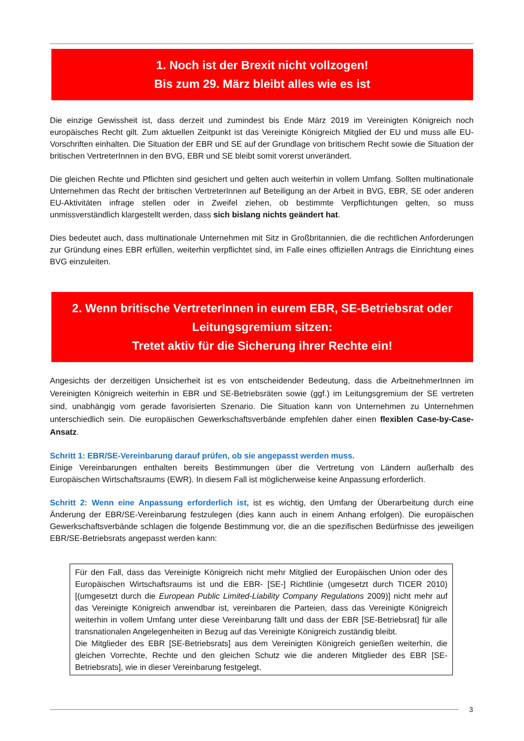1. Noch ist der Brexit nicht vollzogen!
Bis zum 29. März bleibt alles wie es ist
Die einzige Gewissheit ist, dass derzeit und zumindest bis Ende März 2019 im Vereinigten Königreich noch europäisches Recht gilt. Zum aktuellen Zeitpunkt ist das Vereinigte Königreich Mitglied der EU und muss alle EU-Vorschriften einhalten. Die Situation der EBR und SE auf der Grundlage von britischem Recht sowie die Situation der britischen VertreterInnen in den BVG, EBR und SE bleibt somit vorerst unverändert.
Die gleichen Rechte und Pflichten sind gesichert und gelten auch weiterhin in vollem Umfang. Sollten multinationale Unternehmen das Recht der britischen VertreterInnen auf Beteiligung an der Arbeit in BVG, EBR, SE oder anderen EU-Aktivitäten infrage stellen oder in Zweifel ziehen, ob bestimmte Verpflichtungen gelten, so muss unmissverständlich klargestellt werden, dass sich bislang nichts geändert hat.
Dies bedeutet auch, dass multinationale Unternehmen mit Sitz in Großbritannien, die die rechtlichen Anforderungen zur Gründung eines EBR erfüllen, weiterhin verpflichtet sind, im Falle eines offiziellen Antrags die Einrichtung eines BVG einzuleiten.
2. Wenn britische VertreterInnen in eurem EBR, SE-Betriebsrat oder Leitungsgremium sitzen:
Tretet aktiv für die Sicherung ihrer Rechte ein!
Angesichts der derzeitigen Unsicherheit ist es von entscheidender Bedeutung, dass die ArbeitnehmerInnen im Vereinigten Königreich weiterhin in EBR und SE-Betriebsräten sowie (ggf.) im Leitungsgremium der SE vertreten sind, unabhängig vom gerade favorisierten Szenario. Die Situation kann von Unternehmen zu Unternehmen unterschiedlich sein. Die europäischen Gewerkschaftsverbände empfehlen daher einen flexiblen Case-by-Case-Ansatz.
Schritt 1: EBR/SE-Vereinbarung darauf prüfen, ob sie angepasst werden muss.
Einige Vereinbarungen enthalten bereits Bestimmungen über die Vertretung von Ländern außerhalb des Europäischen Wirtschaftsraums (EWR). In diesem Fall ist möglicherweise keine Anpassung erforderlich.
Schritt 2: Wenn eine Anpassung erforderlich ist, ist es wichtig, den Umfang der Überarbeitung durch eine Änderung der EBR/SE-Vereinbarung festzulegen (dies kann auch in einem Anhang erfolgen). Die europäischen Gewerkschaftsverbände schlagen die folgende Bestimmung vor, die an die spezifischen Bedürfnisse des jeweiligen EBR/SE-Betriebsrats angepasst werden kann:
Für den Fall, dass das Vereinigte Königreich nicht mehr Mitglied der Europäischen Union oder des Europäischen Wirtschaftsraums ist und die EBR- [SE-] Richtlinie (umgesetzt durch TICER 2010) [(umgesetzt durch die European Public Limited-Liability Company Regulations 2009)] nicht mehr auf das Vereinigte Königreich anwendbar ist, vereinbaren die Parteien, dass das Vereinigte Königreich weiterhin in vollem Umfang unter diese Vereinbarung fällt und dass der EBR [SE-Betriebsrat] für alle transnationalen Angelegenheiten in Bezug auf das Vereinigte Königreich zuständig bleibt.
Die Mitglieder des EBR [SE-Betriebsrats] aus dem Vereinigten Königreich genießen weiterhin, die gleichen Vorrechte, Rechte und den gleichen Schutz wie die anderen Mitglieder des EBR [SE-Betriebsrats], wie in dieser Vereinbarung festgelegt.
3